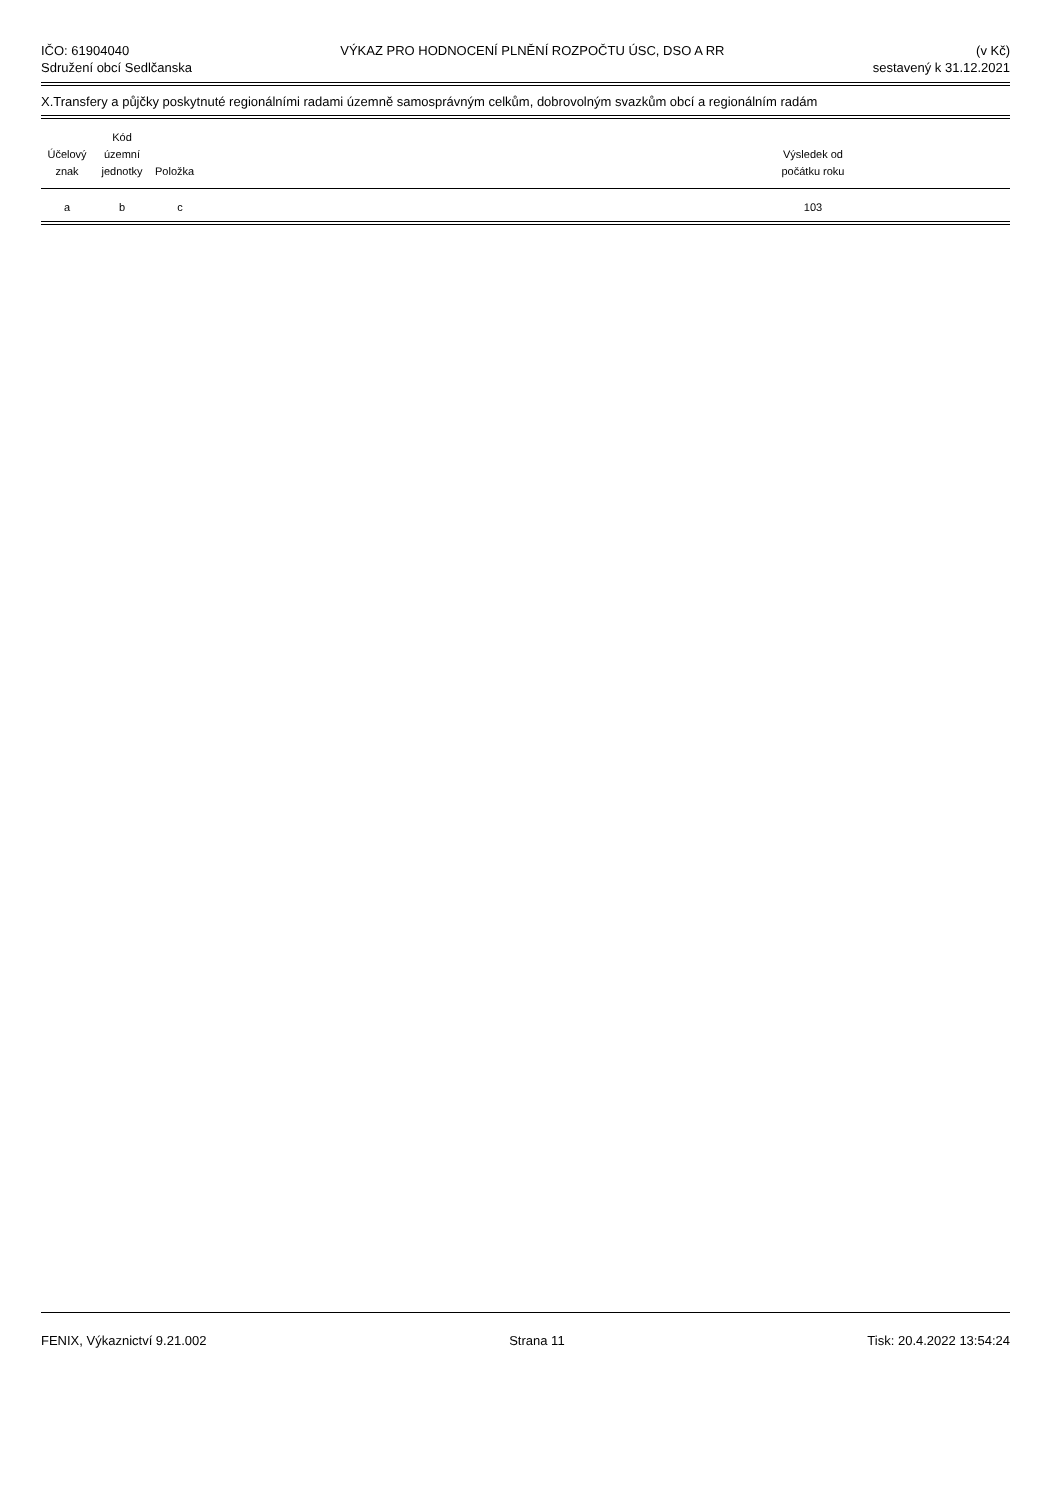IČO: 61904040
Sdružení obcí Sedlčanska
VÝKAZ PRO HODNOCENÍ PLNĚNÍ ROZPOČTU ÚSC, DSO A RR
(v Kč)
sestavený k 31.12.2021
X.Transfery a půjčky poskytnuté regionálními radami územně samosprávným celkům, dobrovolným svazkům obcí a regionálním radám
| Účelový znak | Kód územní jednotky | Položka | | Výsledek od počátku roku | |
| --- | --- | --- | --- | --- | --- |
| a | b | c | | 103 | |
FENIX, Výkaznictví 9.21.002 Strana 11 Tisk: 20.4.2022 13:54:24